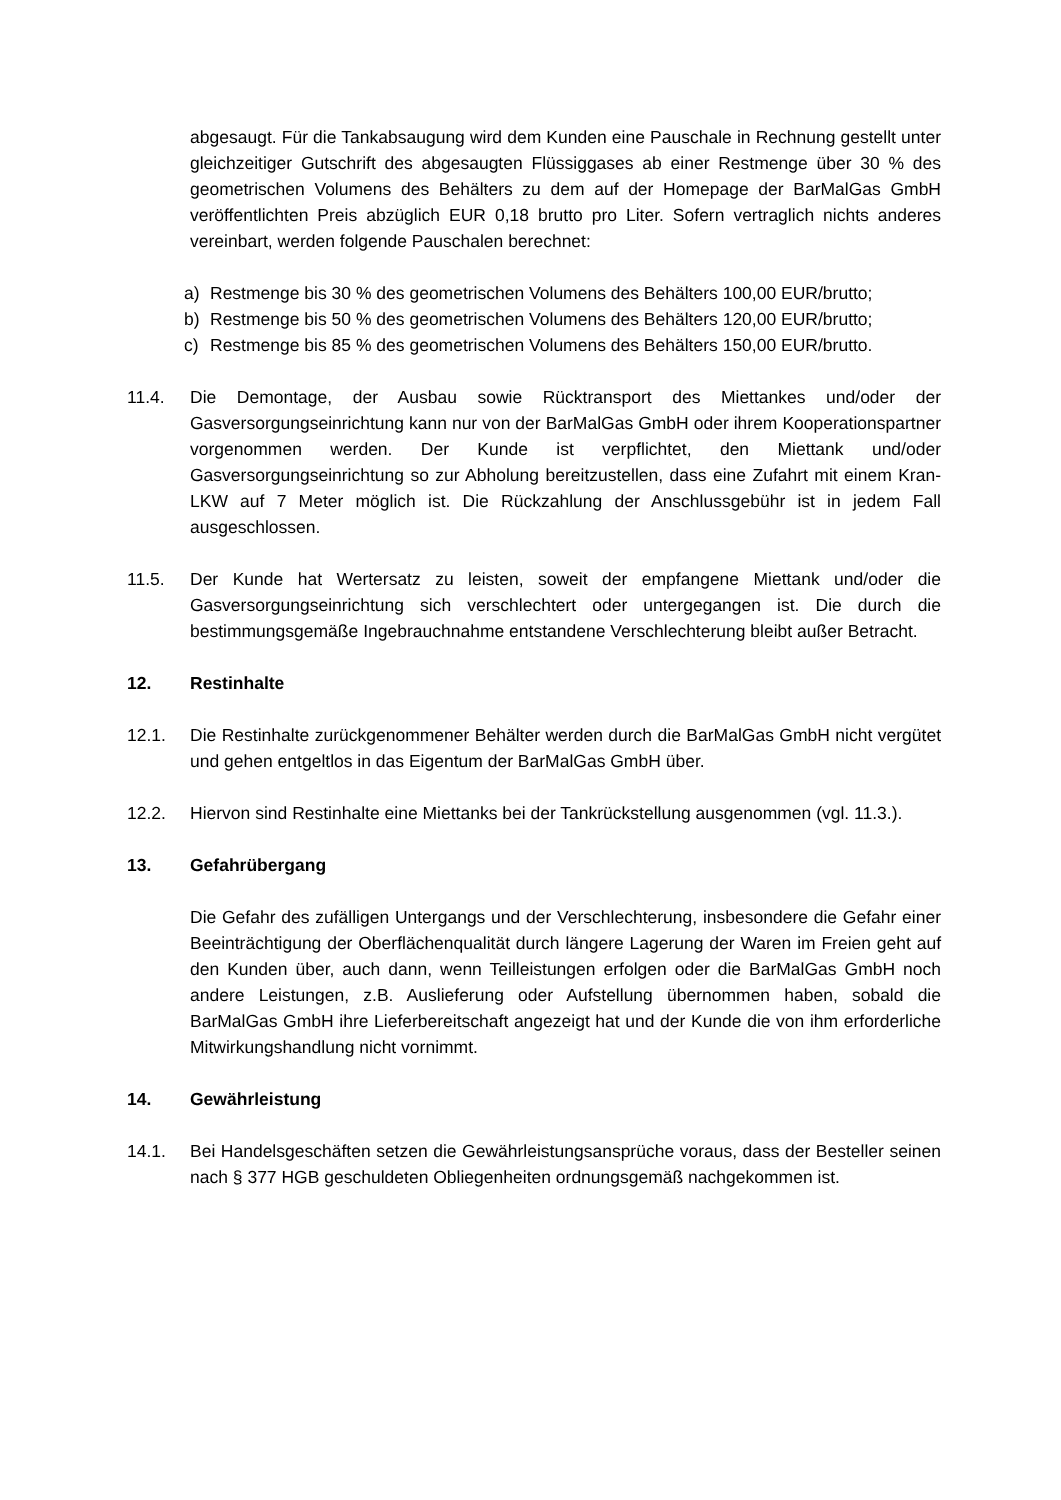abgesaugt. Für die Tankabsaugung wird dem Kunden eine Pauschale in Rechnung gestellt unter gleichzeitiger Gutschrift des abgesaugten Flüssiggases ab einer Restmenge über 30 % des geometrischen Volumens des Behälters zu dem auf der Homepage der BarMalGas GmbH veröffentlichten Preis abzüglich EUR 0,18 brutto pro Liter. Sofern vertraglich nichts anderes vereinbart, werden folgende Pauschalen berechnet:
a) Restmenge bis 30 % des geometrischen Volumens des Behälters 100,00 EUR/brutto;
b) Restmenge bis 50 % des geometrischen Volumens des Behälters 120,00 EUR/brutto;
c) Restmenge bis 85 % des geometrischen Volumens des Behälters 150,00 EUR/brutto.
11.4. Die Demontage, der Ausbau sowie Rücktransport des Miettankes und/oder der Gasversorgungseinrichtung kann nur von der BarMalGas GmbH oder ihrem Kooperationspartner vorgenommen werden. Der Kunde ist verpflichtet, den Miettank und/oder Gasversorgungseinrichtung so zur Abholung bereitzustellen, dass eine Zufahrt mit einem Kran-LKW auf 7 Meter möglich ist. Die Rückzahlung der Anschlussgebühr ist in jedem Fall ausgeschlossen.
11.5. Der Kunde hat Wertersatz zu leisten, soweit der empfangene Miettank und/oder die Gasversorgungseinrichtung sich verschlechtert oder untergegangen ist. Die durch die bestimmungsgemäße Ingebrauchnahme entstandene Verschlechterung bleibt außer Betracht.
12. Restinhalte
12.1. Die Restinhalte zurückgenommener Behälter werden durch die BarMalGas GmbH nicht vergütet und gehen entgeltlos in das Eigentum der BarMalGas GmbH über.
12.2. Hiervon sind Restinhalte eine Miettanks bei der Tankrückstellung ausgenommen (vgl. 11.3.).
13. Gefahrübergang
Die Gefahr des zufälligen Untergangs und der Verschlechterung, insbesondere die Gefahr einer Beeinträchtigung der Oberflächenqualität durch längere Lagerung der Waren im Freien geht auf den Kunden über, auch dann, wenn Teilleistungen erfolgen oder die BarMalGas GmbH noch andere Leistungen, z.B. Auslieferung oder Aufstellung übernommen haben, sobald die BarMalGas GmbH ihre Lieferbereitschaft angezeigt hat und der Kunde die von ihm erforderliche Mitwirkungshandlung nicht vornimmt.
14. Gewährleistung
14.1. Bei Handelsgeschäften setzen die Gewährleistungsansprüche voraus, dass der Besteller seinen nach § 377 HGB geschuldeten Obliegenheiten ordnungsgemäß nachgekommen ist.